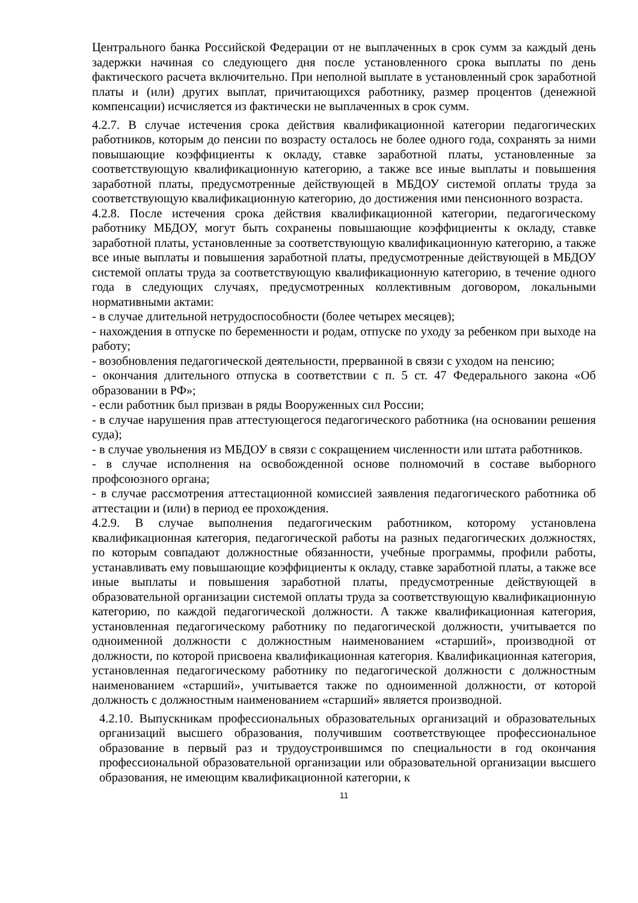Центрального банка Российской Федерации от не выплаченных в срок сумм за каждый день задержки начиная со следующего дня после установленного срока выплаты по день фактического расчета включительно. При неполной выплате в установленный срок заработной платы и (или) других выплат, причитающихся работнику, размер процентов (денежной компенсации) исчисляется из фактически не выплаченных в срок сумм.
4.2.7. В случае истечения срока действия квалификационной категории педагогических работников, которым до пенсии по возрасту осталось не более одного года, сохранять за ними повышающие коэффициенты к окладу, ставке заработной платы, установленные за соответствующую квалификационную категорию, а также все иные выплаты и повышения заработной платы, предусмотренные действующей в МБДОУ системой оплаты труда за соответствующую квалификационную категорию, до достижения ими пенсионного возраста.
4.2.8. После истечения срока действия квалификационной категории, педагогическому работнику МБДОУ, могут быть сохранены повышающие коэффициенты к окладу, ставке заработной платы, установленные за соответствующую квалификационную категорию, а также все иные выплаты и повышения заработной платы, предусмотренные действующей в МБДОУ системой оплаты труда за соответствующую квалификационную категорию, в течение одного года в следующих случаях, предусмотренных коллективным договором, локальными нормативными актами:
- в случае длительной нетрудоспособности (более четырех месяцев);
- нахождения в отпуске по беременности и родам, отпуске по уходу за ребенком при выходе на работу;
- возобновления педагогической деятельности, прерванной в связи с уходом на пенсию;
- окончания длительного отпуска в соответствии с п. 5 ст. 47 Федерального закона «Об образовании в РФ»;
- если работник был призван в ряды Вооруженных сил России;
- в случае нарушения прав аттестующегося педагогического работника (на основании решения суда);
- в случае увольнения из МБДОУ в связи с сокращением численности или штата работников.
- в случае исполнения на освобожденной основе полномочий в составе выборного профсоюзного органа;
- в случае рассмотрения аттестационной комиссией заявления педагогического работника об аттестации и (или) в период ее прохождения.
4.2.9. В случае выполнения педагогическим работником, которому установлена квалификационная категория, педагогической работы на разных педагогических должностях, по которым совпадают должностные обязанности, учебные программы, профили работы, устанавливать ему повышающие коэффициенты к окладу, ставке заработной платы, а также все иные выплаты и повышения заработной платы, предусмотренные действующей в образовательной организации системой оплаты труда за соответствующую квалификационную категорию, по каждой педагогической должности. А также квалификационная категория, установленная педагогическому работнику по педагогической должности, учитывается по одноименной должности с должностным наименованием «старший», производной от должности, по которой присвоена квалификационная категория. Квалификационная категория, установленная педагогическому работнику по педагогической должности с должностным наименованием «старший», учитывается также по одноименной должности, от которой должность с должностным наименованием «старший» является производной.
4.2.10. Выпускникам профессиональных образовательных организаций и образовательных организаций высшего образования, получившим соответствующее профессиональное образование в первый раз и трудоустроившимся по специальности в год окончания профессиональной образовательной организации или образовательной организации высшего образования, не имеющим квалификационной категории, к
11